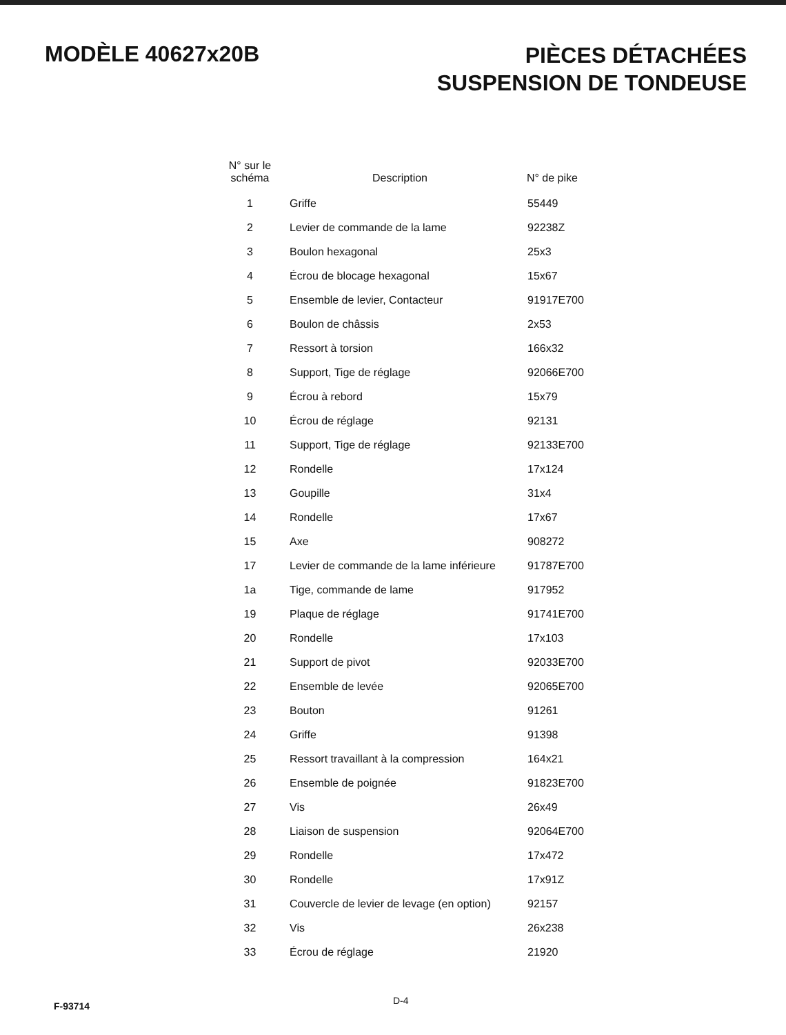MODÈLE 40627x20B
PIÈCES DÉTACHÉES
SUSPENSION DE TONDEUSE
| N° sur le schéma | Description | N° de pike |
| --- | --- | --- |
| 1 | Griffe | 55449 |
| 2 | Levier de commande de la lame | 92238Z |
| 3 | Boulon hexagonal | 25x3 |
| 4 | Écrou de blocage hexagonal | 15x67 |
| 5 | Ensemble de levier, Contacteur | 91917E700 |
| 6 | Boulon de châssis | 2x53 |
| 7 | Ressort à torsion | 166x32 |
| 8 | Support, Tige de réglage | 92066E700 |
| 9 | Écrou à rebord | 15x79 |
| 10 | Écrou de réglage | 92131 |
| 11 | Support, Tige de réglage | 92133E700 |
| 12 | Rondelle | 17x124 |
| 13 | Goupille | 31x4 |
| 14 | Rondelle | 17x67 |
| 15 | Axe | 908272 |
| 17 | Levier de commande de la lame inférieure | 91787E700 |
| 1a | Tige, commande de lame | 917952 |
| 19 | Plaque de réglage | 91741E700 |
| 20 | Rondelle | 17x103 |
| 21 | Support de pivot | 92033E700 |
| 22 | Ensemble de levée | 92065E700 |
| 23 | Bouton | 91261 |
| 24 | Griffe | 91398 |
| 25 | Ressort travaillant à la compression | 164x21 |
| 26 | Ensemble de poignée | 91823E700 |
| 27 | Vis | 26x49 |
| 28 | Liaison de suspension | 92064E700 |
| 29 | Rondelle | 17x472 |
| 30 | Rondelle | 17x91Z |
| 31 | Couvercle de levier de levage (en option) | 92157 |
| 32 | Vis | 26x238 |
| 33 | Écrou de réglage | 21920 |
F-93714 D-4